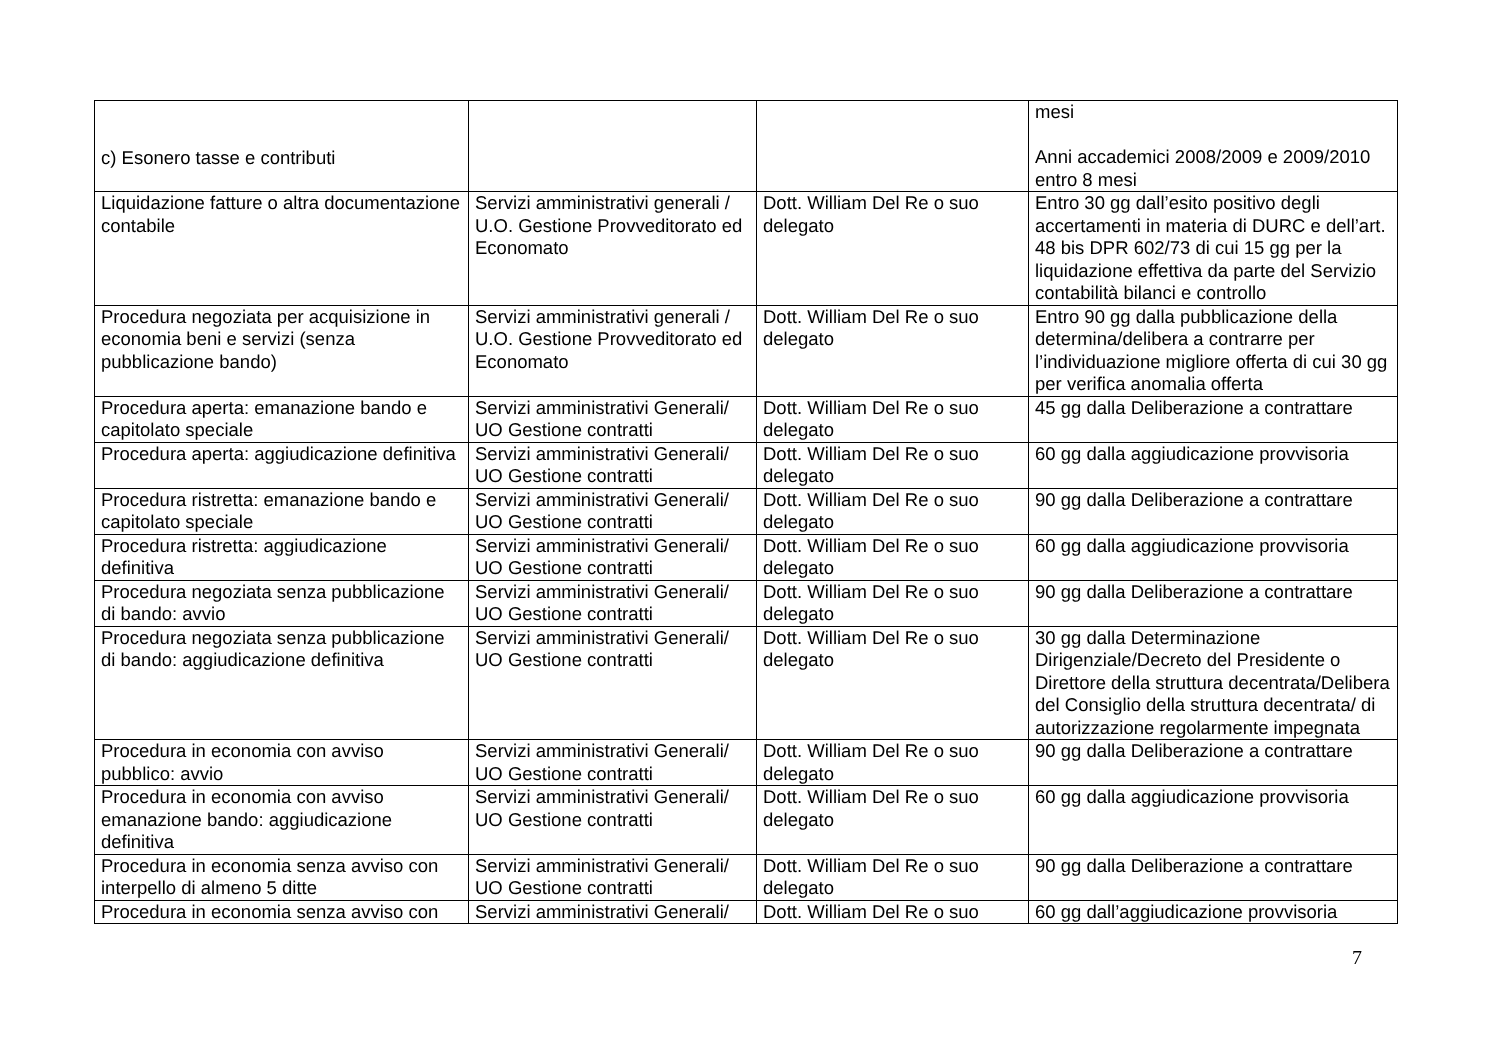| c) Esonero tasse e contributi | | | mesi Anni accademici 2008/2009 e 2009/2010 entro 8 mesi |
| Liquidazione fatture o altra documentazione contabile | Servizi amministrativi generali / U.O. Gestione Provveditorato ed Economato | Dott. William Del Re o suo delegato | Entro 30 gg dall’esito positivo degli accertamenti in materia di DURC e dell’art. 48 bis DPR 602/73 di cui 15 gg per la liquidazione effettiva da parte del Servizio contabilità bilanci e controllo |
| Procedura negoziata per acquisizione in economia beni e servizi (senza pubblicazione bando) | Servizi amministrativi generali / U.O. Gestione Provveditorato ed Economato | Dott. William Del Re o suo delegato | Entro 90 gg dalla pubblicazione della determina/delibera a contrarre per l’individuazione migliore offerta di cui 30 gg per verifica anomalia offerta |
| Procedura aperta: emanazione bando e capitolato speciale | Servizi amministrativi Generali/ UO Gestione contratti | Dott. William Del Re o suo delegato | 45 gg dalla Deliberazione a contrattare |
| Procedura aperta: aggiudicazione definitiva | Servizi amministrativi Generali/ UO Gestione contratti | Dott. William Del Re o suo delegato | 60 gg dalla aggiudicazione provvisoria |
| Procedura ristretta: emanazione bando e capitolato speciale | Servizi amministrativi Generali/ UO Gestione contratti | Dott. William Del Re o suo delegato | 90 gg dalla Deliberazione a contrattare |
| Procedura ristretta: aggiudicazione definitiva | Servizi amministrativi Generali/ UO Gestione contratti | Dott. William Del Re o suo delegato | 60 gg dalla aggiudicazione provvisoria |
| Procedura negoziata senza pubblicazione di bando: avvio | Servizi amministrativi Generali/ UO Gestione contratti | Dott. William Del Re o suo delegato | 90 gg dalla Deliberazione a contrattare |
| Procedura negoziata senza pubblicazione di bando: aggiudicazione definitiva | Servizi amministrativi Generali/ UO Gestione contratti | Dott. William Del Re o suo delegato | 30 gg dalla Determinazione Dirigenziale/Decreto del Presidente o Direttore della struttura decentrata/Delibera del Consiglio della struttura decentrata/ di autorizzazione regolarmente impegnata |
| Procedura in economia con avviso pubblico: avvio | Servizi amministrativi Generali/ UO Gestione contratti | Dott. William Del Re o suo delegato | 90 gg dalla Deliberazione a contrattare |
| Procedura in economia con avviso emanazione bando: aggiudicazione definitiva | Servizi amministrativi Generali/ UO Gestione contratti | Dott. William Del Re o suo delegato | 60 gg dalla aggiudicazione provvisoria |
| Procedura in economia senza avviso con interpello di almeno 5 ditte | Servizi amministrativi Generali/ UO Gestione contratti | Dott. William Del Re o suo delegato | 90 gg dalla Deliberazione a contrattare |
| Procedura in economia senza avviso con | Servizi amministrativi Generali/ | Dott. William Del Re o suo | 60 gg dall’aggiudicazione provvisoria |
7